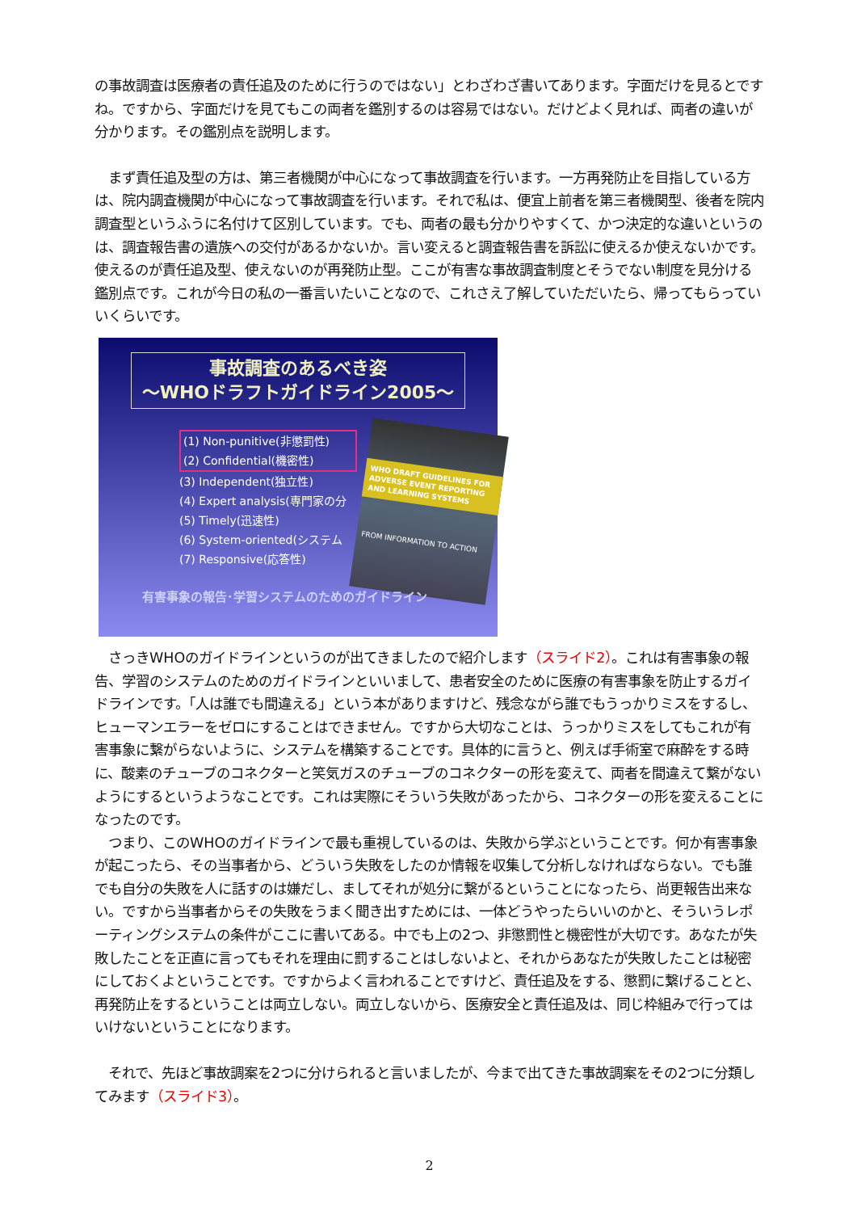の事故調査は医療者の責任追及のために行うのではない」とわざわざ書いてあります。字面だけを見るとですね。ですから、字面だけを見てもこの両者を鑑別するのは容易ではない。だけどよく見れば、両者の違いが分かります。その鑑別点を説明します。
　まず責任追及型の方は、第三者機関が中心になって事故調査を行います。一方再発防止を目指している方は、院内調査機関が中心になって事故調査を行います。それで私は、便宜上前者を第三者機関型、後者を院内調査型というふうに名付けて区別しています。でも、両者の最も分かりやすくて、かつ決定的な違いというのは、調査報告書の遺族への交付があるかないか。言い変えると調査報告書を訴訟に使えるか使えないかです。使えるのが責任追及型、使えないのが再発防止型。ここが有害な事故調査制度とそうでない制度を見分ける鑑別点です。これが今日の私の一番言いたいことなので、これさえ了解していただいたら、帰ってもらっていいくらいです。
事故調査のあるべき姿
～WHOドラフトガイドライン2005～
(1) Non-punitive(非懲罰性)
(2) Confidential(機密性)
(3) Independent(独立性)
(4) Expert analysis(専門家の分
(5) Timely(迅速性)
(6) System-oriented(システム
(7) Responsive(応答性)
WHO DRAFT GUIDELINES FOR ADVERSE EVENT REPORTING AND LEARNING SYSTEMS
FROM INFORMATION TO ACTION
有害事象の報告･学習システムのためのガイドライン
　さっきWHOのガイドラインというのが出てきましたので紹介します（スライド2）。これは有害事象の報告、学習のシステムのためのガイドラインといいまして、患者安全のために医療の有害事象を防止するガイドラインです。「人は誰でも間違える」という本がありますけど、残念ながら誰でもうっかりミスをするし、ヒューマンエラーをゼロにすることはできません。ですから大切なことは、うっかりミスをしてもこれが有害事象に繋がらないように、システムを構築することです。具体的に言うと、例えば手術室で麻酔をする時に、酸素のチューブのコネクターと笑気ガスのチューブのコネクターの形を変えて、両者を間違えて繋がないようにするというようなことです。これは実際にそういう失敗があったから、コネクターの形を変えることになったのです。
　つまり、このWHOのガイドラインで最も重視しているのは、失敗から学ぶということです。何か有害事象が起こったら、その当事者から、どういう失敗をしたのか情報を収集して分析しなければならない。でも誰でも自分の失敗を人に話すのは嫌だし、ましてそれが処分に繋がるということになったら、尚更報告出来ない。ですから当事者からその失敗をうまく聞き出すためには、一体どうやったらいいのかと、そういうレポーティングシステムの条件がここに書いてある。中でも上の2つ、非懲罰性と機密性が大切です。あなたが失敗したことを正直に言ってもそれを理由に罰することはしないよと、それからあなたが失敗したことは秘密にしておくよということです。ですからよく言われることですけど、責任追及をする、懲罰に繋げることと、再発防止をするということは両立しない。両立しないから、医療安全と責任追及は、同じ枠組みで行ってはいけないということになります。
　それで、先ほど事故調案を2つに分けられると言いましたが、今まで出てきた事故調案をその2つに分類してみます（スライド3）。
2